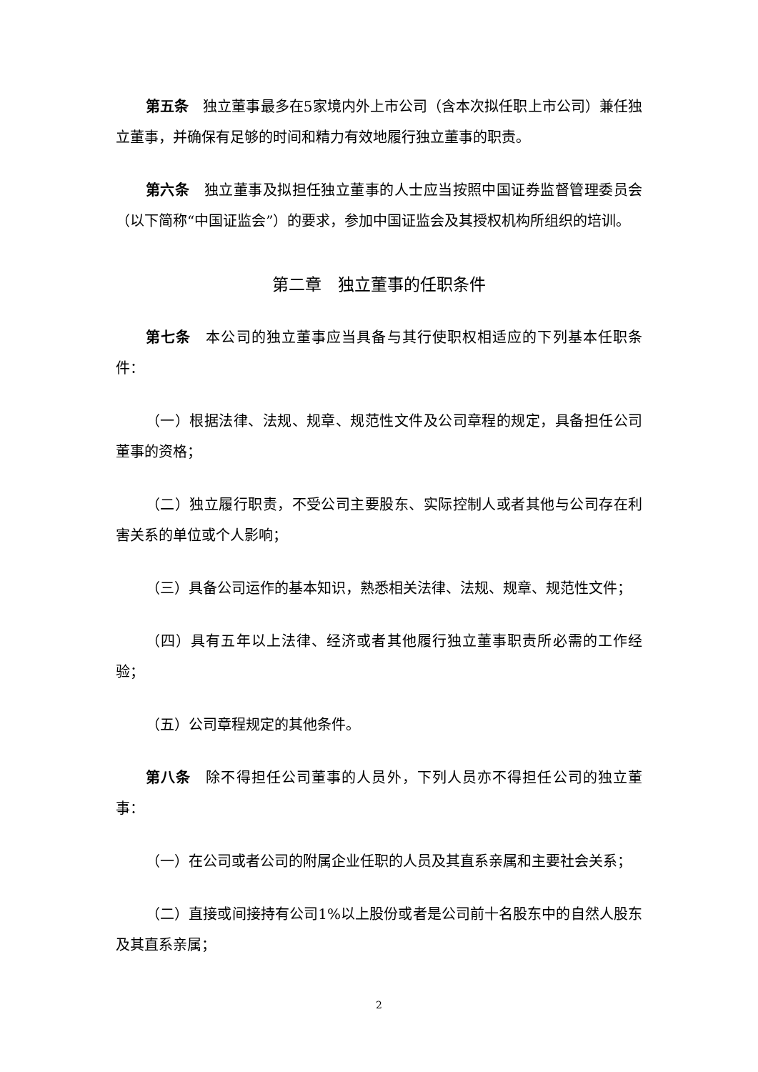第五条　独立董事最多在5家境内外上市公司（含本次拟任职上市公司）兼任独立董事，并确保有足够的时间和精力有效地履行独立董事的职责。
第六条　独立董事及拟担任独立董事的人士应当按照中国证券监督管理委员会（以下简称“中国证监会”）的要求，参加中国证监会及其授权机构所组织的培训。
第二章　独立董事的任职条件
第七条　本公司的独立董事应当具备与其行使职权相适应的下列基本任职条件：
（一）根据法律、法规、规章、规范性文件及公司章程的规定，具备担任公司董事的资格；
（二）独立履行职责，不受公司主要股东、实际控制人或者其他与公司存在利害关系的单位或个人影响；
（三）具备公司运作的基本知识，熟悉相关法律、法规、规章、规范性文件；
（四）具有五年以上法律、经济或者其他履行独立董事职责所必需的工作经验；
（五）公司章程规定的其他条件。
第八条　除不得担任公司董事的人员外，下列人员亦不得担任公司的独立董事：
（一）在公司或者公司的附属企业任职的人员及其直系亲属和主要社会关系；
（二）直接或间接持有公司1%以上股份或者是公司前十名股东中的自然人股东及其直系亲属；
2